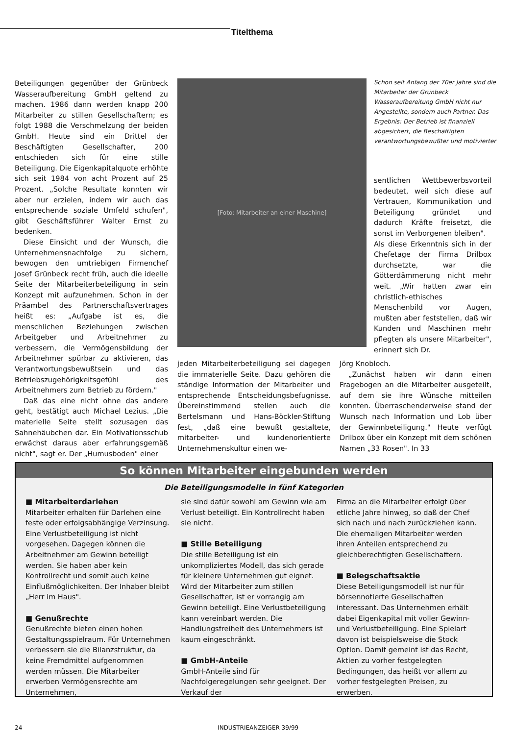Titelthema
Beteiligungen gegenüber der Grünbeck Wasseraufbereitung GmbH geltend zu machen. 1986 dann werden knapp 200 Mitarbeiter zu stillen Gesellschaftern; es folgt 1988 die Verschmelzung der beiden GmbH. Heute sind ein Drittel der Beschäftigten Gesellschafter, 200 entschieden sich für eine stille Beteiligung. Die Eigenkapitalquote erhöhte sich seit 1984 von acht Prozent auf 25 Prozent. „Solche Resultate konnten wir aber nur erzielen, indem wir auch das entsprechende soziale Umfeld schufen", gibt Geschäftsführer Walter Ernst zu bedenken.
Diese Einsicht und der Wunsch, die Unternehmensnachfolge zu sichern, bewogen den umtriebigen Firmenchef Josef Grünbeck recht früh, auch die ideelle Seite der Mitarbeiterbeteiligung in sein Konzept mit aufzunehmen. Schon in der Präambel des Partnerschaftsvertrages heißt es: „Aufgabe ist es, die menschlichen Beziehungen zwischen Arbeitgeber und Arbeitnehmer zu verbessern, die Vermögensbildung der Arbeitnehmer spürbar zu aktivieren, das Verantwortungsbewußtsein und das Betriebszugehörigkeitsgefühl des Arbeitnehmers zum Betrieb zu fördern."
Daß das eine nicht ohne das andere geht, bestätigt auch Michael Lezius. „Die materielle Seite stellt sozusagen das Sahnehäubchen dar. Ein Motivationsschub erwächst daraus aber erfahrungsgemäß nicht", sagt er. Der „Humusboden" einer
[Foto: Mitarbeiter an einer Maschine]
Schon seit Anfang der 70er Jahre sind die Mitarbeiter der Grünbeck Wasseraufbereitung GmbH nicht nur Angestellte, sondern auch Partner. Das Ergebnis: Der Betrieb ist finanziell abgesichert, die Beschäftigten verantwortungsbewußter und motivierter
sentlichen Wettbewerbsvorteil bedeutet, weil sich diese auf Vertrauen, Kommunikation und Beteiligung gründet und dadurch Kräfte freisetzt, die sonst im Verborgenen bleiben".
Als diese Erkenntnis sich in der Chefetage der Firma Drilbox durchsetzte, war die Götterdämmerung nicht mehr weit. „Wir hatten zwar ein christlich-ethisches Menschenbild vor Augen, mußten aber feststellen, daß wir Kunden und Maschinen mehr pflegten als unsere Mitarbeiter", erinnert sich Dr.
jeden Mitarbeiterbeteiligung sei dagegen die immaterielle Seite. Dazu gehören die ständige Information der Mitarbeiter und entsprechende Entscheidungsbefugnisse. Übereinstimmend stellen auch die Bertelsmann und Hans-Böckler-Stiftung fest, „daß eine bewußt gestaltete, mitarbeiter- und kundenorientierte Unternehmenskultur einen we-
Jörg Knobloch.
„Zunächst haben wir dann einen Fragebogen an die Mitarbeiter ausgeteilt, auf dem sie ihre Wünsche mitteilen konnten. Überraschenderweise stand der Wunsch nach Information und Lob über der Gewinnbeteiligung." Heute verfügt Drilbox über ein Konzept mit dem schönen Namen „33 Rosen". In 33
So können Mitarbeiter eingebunden werden
Die Beteiligungsmodelle in fünf Kategorien
■ Mitarbeiterdarlehen
Mitarbeiter erhalten für Darlehen eine feste oder erfolgsabhängige Verzinsung. Eine Verlustbeteiligung ist nicht vorgesehen. Dagegen können die Arbeitnehmer am Gewinn beteiligt werden. Sie haben aber kein Kontrollrecht und somit auch keine Einflußmöglichkeiten. Der Inhaber bleibt „Herr im Haus".
■ Genußrechte
Genußrechte bieten einen hohen Gestaltungsspielraum. Für Unternehmen verbessern sie die Bilanzstruktur, da keine Fremdmittel aufgenommen werden müssen. Die Mitarbeiter erwerben Vermögensrechte am Unternehmen,
sie sind dafür sowohl am Gewinn wie am Verlust beteiligt. Ein Kontrollrecht haben sie nicht.
■ Stille Beteiligung
Die stille Beteiligung ist ein unkompliziertes Modell, das sich gerade für kleinere Unternehmen gut eignet. Wird der Mitarbeiter zum stillen Gesellschafter, ist er vorrangig am Gewinn beteiligt. Eine Verlustbeteiligung kann vereinbart werden. Die Handlungsfreiheit des Unternehmers ist kaum eingeschränkt.
■ GmbH-Anteile
GmbH-Anteile sind für Nachfolgeregelungen sehr geeignet. Der Verkauf der
Firma an die Mitarbeiter erfolgt über etliche Jahre hinweg, so daß der Chef sich nach und nach zurückziehen kann. Die ehemaligen Mitarbeiter werden ihren Anteilen entsprechend zu gleichberechtigten Gesellschaftern.
■ Belegschaftsaktie
Diese Beteiligungsmodell ist nur für börsennotierte Gesellschaften interessant. Das Unternehmen erhält dabei Eigenkapital mit voller Gewinn- und Verlustbeteiligung. Eine Spielart davon ist beispielsweise die Stock Option. Damit gemeint ist das Recht, Aktien zu vorher festgelegten Bedingungen, das heißt vor allem zu vorher festgelegten Preisen, zu erwerben.
24 INDUSTRIEANZEIGER 39/99